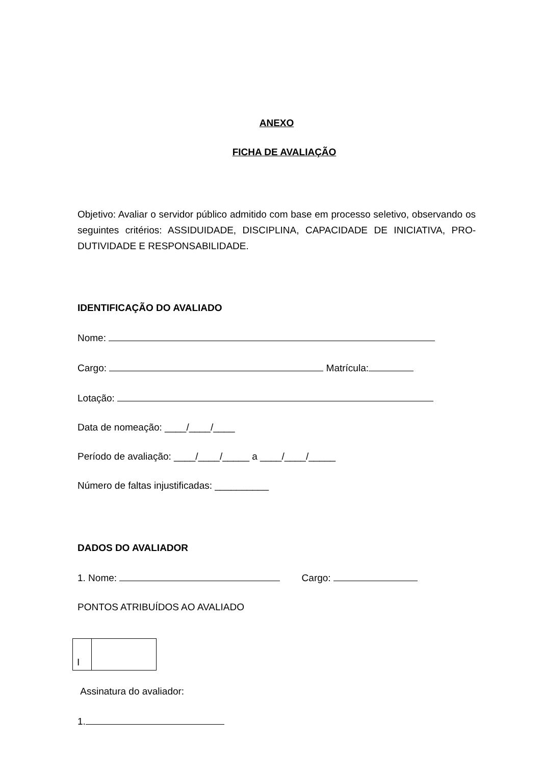ANEXO
FICHA DE AVALIAÇÃO
Objetivo: Avaliar o servidor público admitido com base em processo seletivo, observando os seguintes critérios: ASSIDUIDADE, DISCIPLINA, CAPACIDADE DE INICIATIVA, PRO-DUTIVIDADE E RESPONSABILIDADE.
IDENTIFICAÇÃO DO AVALIADO
Nome:
Cargo: Matrícula:
Lotação:
Data de nomeação: ____/____/____
Período de avaliação: ____/____/_____ a ____/____/_____
Número de faltas injustificadas: __________
DADOS DO AVALIADOR
1. Nome: Cargo:
PONTOS ATRIBUÍDOS AO AVALIADO
| I | |
Assinatura do avaliador:
1.